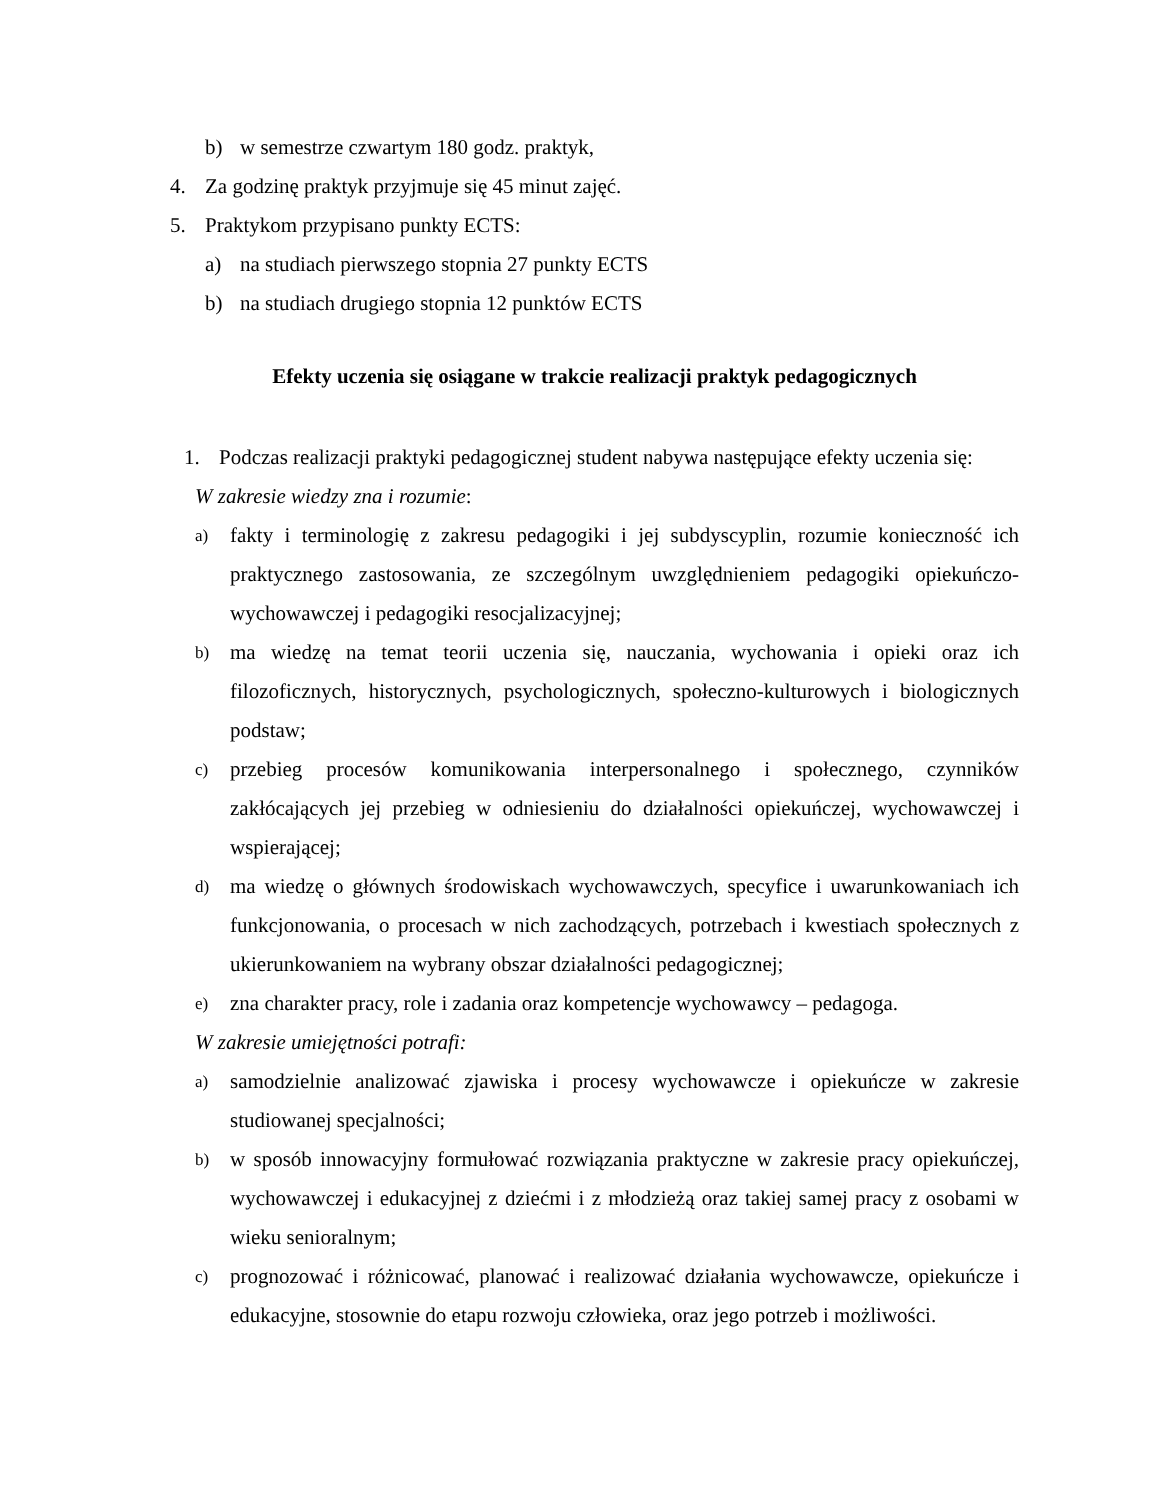b) w semestrze czwartym 180 godz. praktyk,
4. Za godzinę praktyk przyjmuje się 45 minut zajęć.
5. Praktykom przypisano punkty ECTS:
a) na studiach pierwszego stopnia 27 punkty ECTS
b) na studiach drugiego stopnia 12 punktów ECTS
Efekty uczenia się osiągane w trakcie realizacji praktyk pedagogicznych
1. Podczas realizacji praktyki pedagogicznej student nabywa następujące efekty uczenia się:
W zakresie wiedzy zna i rozumie:
a) fakty i terminologię z zakresu pedagogiki i jej subdyscyplin, rozumie konieczność ich praktycznego zastosowania, ze szczególnym uwzględnieniem pedagogiki opiekuńczo-wychowawczej i pedagogiki resocjalizacyjnej;
b) ma wiedzę na temat teorii uczenia się, nauczania, wychowania i opieki oraz ich filozoficznych, historycznych, psychologicznych, społeczno-kulturowych i biologicznych podstaw;
c) przebieg procesów komunikowania interpersonalnego i społecznego, czynników zakłócających jej przebieg w odniesieniu do działalności opiekuńczej, wychowawczej i wspierającej;
d) ma wiedzę o głównych środowiskach wychowawczych, specyfice i uwarunkowaniach ich funkcjonowania, o procesach w nich zachodzących, potrzebach i kwestiach społecznych z ukierunkowaniem na wybrany obszar działalności pedagogicznej;
e) zna charakter pracy, role i zadania oraz kompetencje wychowawcy – pedagoga.
W zakresie umiejętności potrafi:
a) samodzielnie analizować zjawiska i procesy wychowawcze i opiekuńcze w zakresie studiowanej specjalności;
b) w sposób innowacyjny formułować rozwiązania praktyczne w zakresie pracy opiekuńczej, wychowawczej i edukacyjnej z dziećmi i z młodzieżą oraz takiej samej pracy z osobami w wieku senioralnym;
c) prognozować i różnicować, planować i realizować działania wychowawcze, opiekuńcze i edukacyjne, stosownie do etapu rozwoju człowieka, oraz jego potrzeb i możliwości.